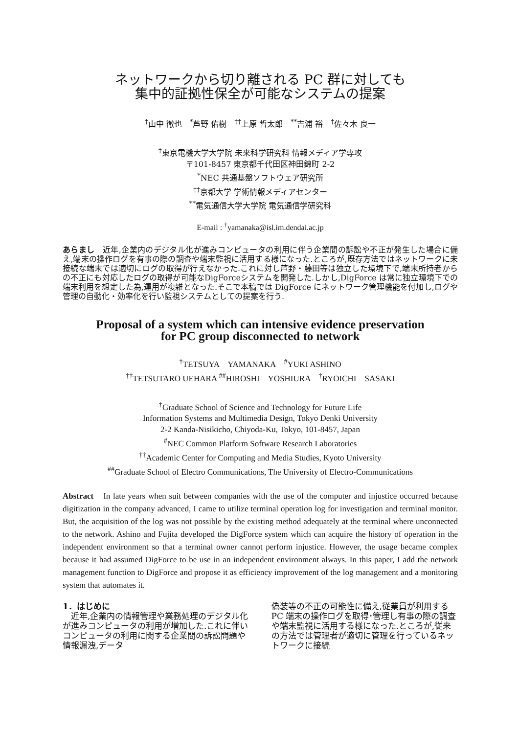ネットワークから切り離される PC 群に対しても
集中的証拠性保全が可能なシステムの提案
<sup>†</sup> 山中 徹也　<sup>*</sup>芦野 佑樹　<sup>††</sup>上原 哲太郎　<sup>**</sup>吉浦 裕　<sup>†</sup>佐々木 良一
<sup>†</sup> 東京電機大学大学院 未来科学研究科 情報メディア学専攻
〒101-8457 東京都千代田区神田錦町 2-2
<sup>*</sup> NEC 共通基盤ソフトウェア研究所
<sup>††</sup> 京都大学 学術情報メディアセンター
<sup>**</sup> 電気通信大学大学院 電気通信学研究科
E-mail : <sup>†</sup>yamanaka@isl.im.dendai.ac.jp
あらまし　近年,企業内のデジタル化が進みコンピュータの利用に伴う企業間の訴訟や不正が発生した場合に備え,端末の操作ログを有事の際の調査や端末監視に活用する様になった.ところが,既存方法ではネットワークに未接続な端末では適切にログの取得が行えなかった.これに対し芦野・藤田等は独立した環境下で,端末所持者からの不正にも対応したログの取得が可能なDigForceシステムを開発した.しかし,DigForce は常に独立環境下での端末利用を想定した為,運用が複雑となった.そこで本稿では DigForce にネットワーク管理機能を付加し,ログや管理の自動化・効率化を行い監視システムとしての提案を行う.
Proposal of a system which can intensive evidence preservation
for PC group disconnected to network
<sup>†</sup> TETSUYA　YAMANAKA　<sup>#</sup>YUKI ASHINO
<sup>††</sup> TETSUTARO UEHARA <sup>##</sup>HIROSHI　YOSHIURA　<sup>†</sup>RYOICHI　SASAKI
<sup>†</sup> Graduate School of Science and Technology for Future Life
Information Systems and Multimedia Design, Tokyo Denki University
2-2 Kanda-Nisikicho, Chiyoda-Ku, Tokyo, 101-8457, Japan
<sup>#</sup> NEC Common Platform Software Research Laboratories
<sup>††</sup> Academic Center for Computing and Media Studies, Kyoto University
<sup>##</sup> Graduate School of Electro Communications, The University of Electro-Communications
Abstract　In late years when suit between companies with the use of the computer and injustice occurred because digitization in the company advanced, I came to utilize terminal operation log for investigation and terminal monitor. But, the acquisition of the log was not possible by the existing method adequately at the terminal where unconnected to the network. Ashino and Fujita developed the DigForce system which can acquire the history of operation in the independent environment so that a terminal owner cannot perform injustice. However, the usage became complex because it had assumed DigForce to be use in an independent environment always. In this paper, I add the network management function to DigForce and propose it as efficiency improvement of the log management and a monitoring system that automates it.
1．はじめに
　近年,企業内の情報管理や業務処理のデジタル化が進みコンピュータの利用が増加した.これに伴いコンピュータの利用に関する企業間の訴訟問題や情報漏洩,データ
偽装等の不正の可能性に備え,従業員が利用する PC 端末の操作ログを取得･管理し有事の際の調査や端末監視に活用する様になった.ところが,従来の方法では管理者が適切に管理を行っているネットワークに接続